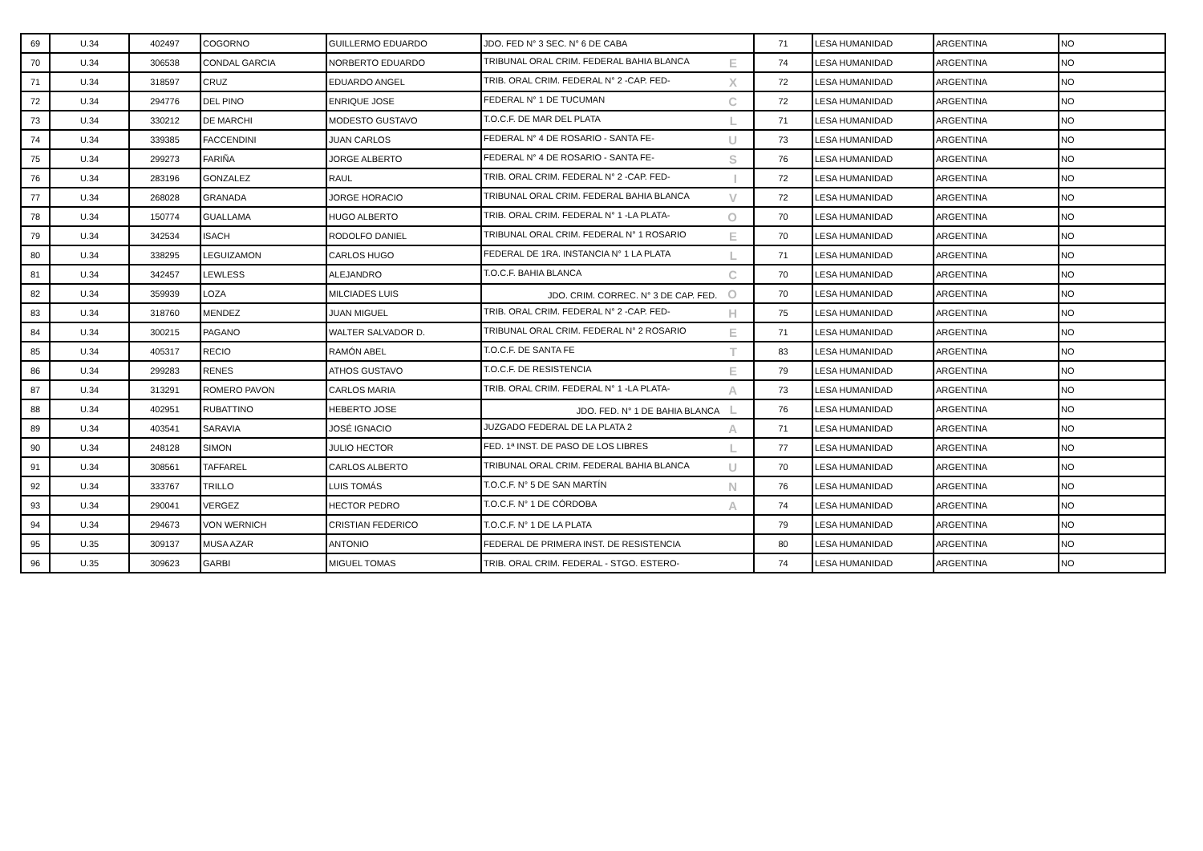| 69 | U.34 | 402497 | COGORNO | GUILLERMO EDUARDO | JDO. FED N° 3 SEC. N° 6 DE CABA | 71 | LESA HUMANIDAD | ARGENTINA | NO |
| 70 | U.34 | 306538 | CONDAL GARCIA | NORBERTO EDUARDO | TRIBUNAL ORAL CRIM. FEDERAL BAHIA BLANCA E | 74 | LESA HUMANIDAD | ARGENTINA | NO |
| 71 | U.34 | 318597 | CRUZ | EDUARDO ANGEL | TRIB. ORAL CRIM. FEDERAL N° 2 -CAP. FED- X | 72 | LESA HUMANIDAD | ARGENTINA | NO |
| 72 | U.34 | 294776 | DEL PINO | ENRIQUE JOSE | FEDERAL N° 1 DE TUCUMAN C | 72 | LESA HUMANIDAD | ARGENTINA | NO |
| 73 | U.34 | 330212 | DE MARCHI | MODESTO GUSTAVO | T.O.C.F. DE MAR DEL PLATA L | 71 | LESA HUMANIDAD | ARGENTINA | NO |
| 74 | U.34 | 339385 | FACCENDINI | JUAN CARLOS | FEDERAL N° 4 DE ROSARIO - SANTA FE- U | 73 | LESA HUMANIDAD | ARGENTINA | NO |
| 75 | U.34 | 299273 | FARIÑA | JORGE ALBERTO | FEDERAL N° 4 DE ROSARIO - SANTA FE- S | 76 | LESA HUMANIDAD | ARGENTINA | NO |
| 76 | U.34 | 283196 | GONZALEZ | RAUL | TRIB. ORAL CRIM. FEDERAL N° 2 -CAP. FED- I | 72 | LESA HUMANIDAD | ARGENTINA | NO |
| 77 | U.34 | 268028 | GRANADA | JORGE HORACIO | TRIBUNAL ORAL CRIM. FEDERAL BAHIA BLANCA V | 72 | LESA HUMANIDAD | ARGENTINA | NO |
| 78 | U.34 | 150774 | GUALLAMA | HUGO ALBERTO | TRIB. ORAL CRIM. FEDERAL N° 1 -LA PLATA- O | 70 | LESA HUMANIDAD | ARGENTINA | NO |
| 79 | U.34 | 342534 | ISACH | RODOLFO DANIEL | TRIBUNAL ORAL CRIM. FEDERAL N° 1 ROSARIO E | 70 | LESA HUMANIDAD | ARGENTINA | NO |
| 80 | U.34 | 338295 | LEGUIZAMON | CARLOS HUGO | FEDERAL DE 1RA. INSTANCIA N° 1 LA PLATA L | 71 | LESA HUMANIDAD | ARGENTINA | NO |
| 81 | U.34 | 342457 | LEWLESS | ALEJANDRO | T.O.C.F. BAHIA BLANCA C | 70 | LESA HUMANIDAD | ARGENTINA | NO |
| 82 | U.34 | 359939 | LOZA | MILCIADES LUIS | JDO. CRIM. CORREC. N° 3 DE CAP. FED. O | 70 | LESA HUMANIDAD | ARGENTINA | NO |
| 83 | U.34 | 318760 | MENDEZ | JUAN MIGUEL | TRIB. ORAL CRIM. FEDERAL N° 2 -CAP. FED- H | 75 | LESA HUMANIDAD | ARGENTINA | NO |
| 84 | U.34 | 300215 | PAGANO | WALTER SALVADOR D. | TRIBUNAL ORAL CRIM. FEDERAL N° 2 ROSARIO E | 71 | LESA HUMANIDAD | ARGENTINA | NO |
| 85 | U.34 | 405317 | RECIO | RAMÓN ABEL | T.O.C.F. DE SANTA FE T | 83 | LESA HUMANIDAD | ARGENTINA | NO |
| 86 | U.34 | 299283 | RENES | ATHOS GUSTAVO | T.O.C.F. DE RESISTENCIA E | 79 | LESA HUMANIDAD | ARGENTINA | NO |
| 87 | U.34 | 313291 | ROMERO PAVON | CARLOS MARIA | TRIB. ORAL CRIM. FEDERAL N° 1 -LA PLATA- A | 73 | LESA HUMANIDAD | ARGENTINA | NO |
| 88 | U.34 | 402951 | RUBATTINO | HEBERTO JOSE | JDO. FED. N° 1 DE BAHIA BLANCA L | 76 | LESA HUMANIDAD | ARGENTINA | NO |
| 89 | U.34 | 403541 | SARAVIA | JOSÉ IGNACIO | JUZGADO FEDERAL DE LA PLATA 2 A | 71 | LESA HUMANIDAD | ARGENTINA | NO |
| 90 | U.34 | 248128 | SIMON | JULIO HECTOR | FED. 1ª INST. DE PASO DE LOS LIBRES L | 77 | LESA HUMANIDAD | ARGENTINA | NO |
| 91 | U.34 | 308561 | TAFFAREL | CARLOS ALBERTO | TRIBUNAL ORAL CRIM. FEDERAL BAHIA BLANCA U | 70 | LESA HUMANIDAD | ARGENTINA | NO |
| 92 | U.34 | 333767 | TRILLO | LUIS TOMÁS | T.O.C.F. N° 5 DE SAN MARTÍN N | 76 | LESA HUMANIDAD | ARGENTINA | NO |
| 93 | U.34 | 290041 | VERGEZ | HECTOR PEDRO | T.O.C.F. N° 1 DE CÓRDOBA A | 74 | LESA HUMANIDAD | ARGENTINA | NO |
| 94 | U.34 | 294673 | VON WERNICH | CRISTIAN FEDERICO | T.O.C.F. N° 1 DE LA PLATA | 79 | LESA HUMANIDAD | ARGENTINA | NO |
| 95 | U.35 | 309137 | MUSA AZAR | ANTONIO | FEDERAL DE PRIMERA INST. DE RESISTENCIA | 80 | LESA HUMANIDAD | ARGENTINA | NO |
| 96 | U.35 | 309623 | GARBI | MIGUEL TOMAS | TRIB. ORAL CRIM. FEDERAL - STGO. ESTERO- | 74 | LESA HUMANIDAD | ARGENTINA | NO |